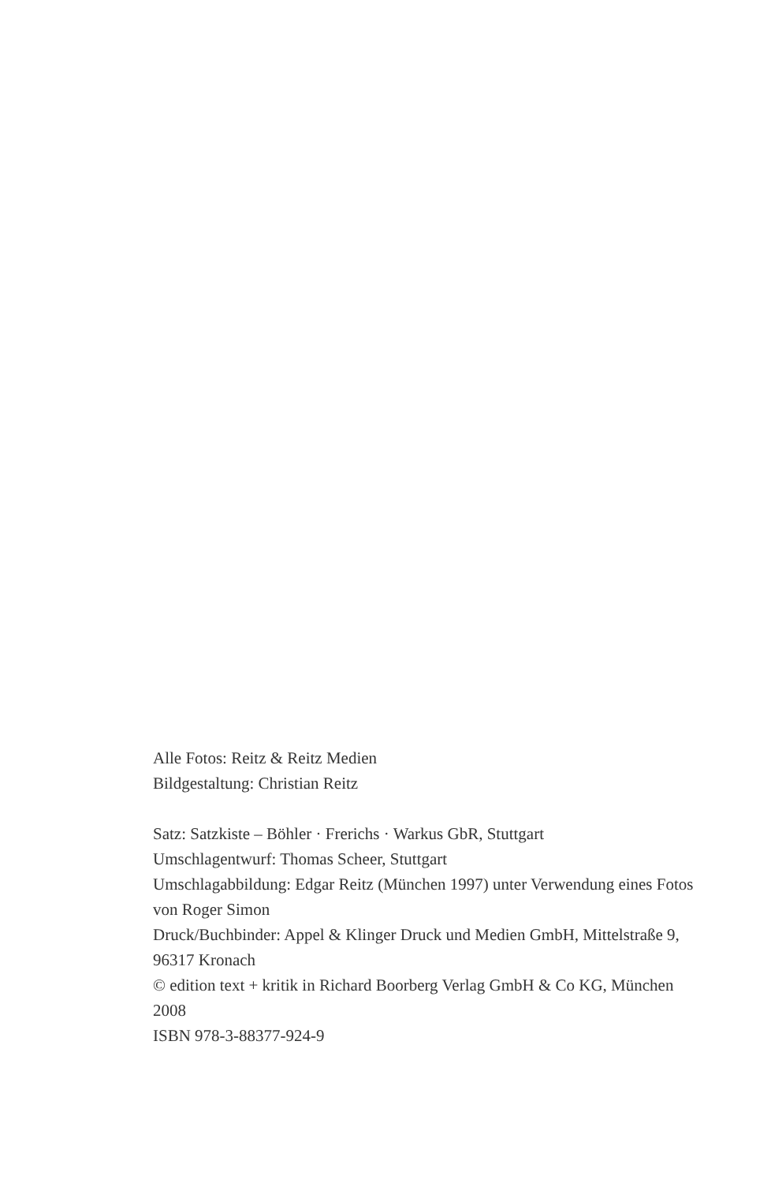Alle Fotos: Reitz & Reitz Medien
Bildgestaltung: Christian Reitz
Satz: Satzkiste – Böhler · Frerichs · Warkus GbR, Stuttgart
Umschlagentwurf: Thomas Scheer, Stuttgart
Umschlagabbildung: Edgar Reitz (München 1997) unter Verwendung eines Fotos von Roger Simon
Druck/Buchbinder: Appel & Klinger Druck und Medien GmbH, Mittelstraße 9, 96317 Kronach
© edition text + kritik in Richard Boorberg Verlag GmbH & Co KG, München 2008
ISBN 978-3-88377-924-9